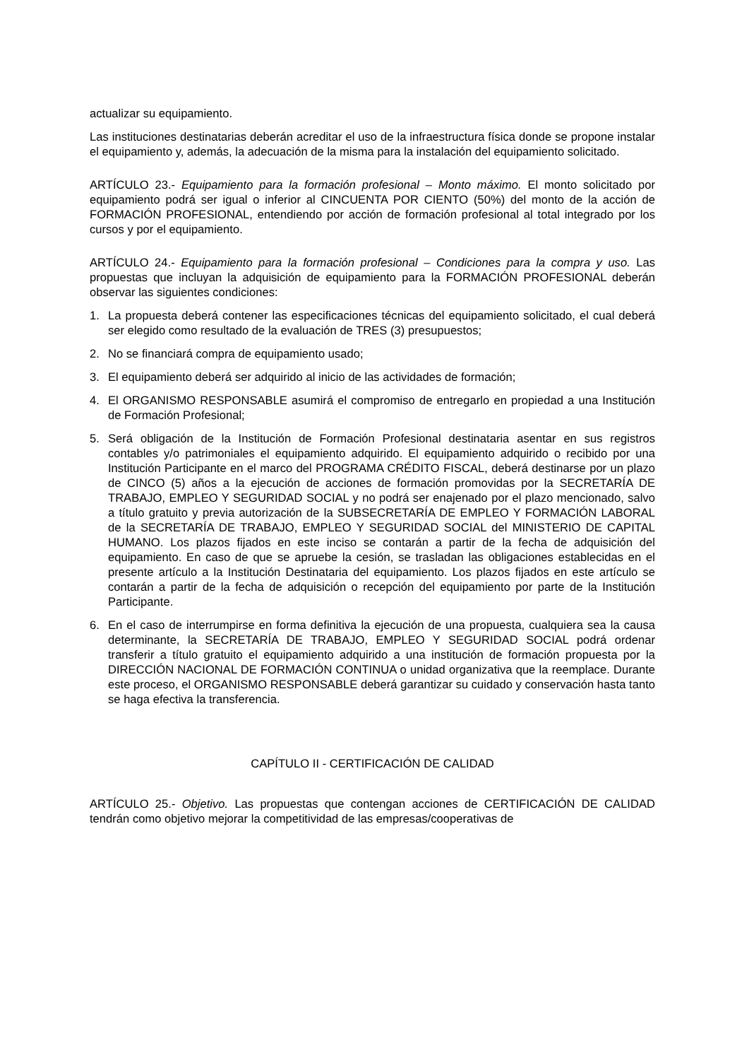actualizar su equipamiento.
Las instituciones destinatarias deberán acreditar el uso de la infraestructura física donde se propone instalar el equipamiento y, además, la adecuación de la misma para la instalación del equipamiento solicitado.
ARTÍCULO 23.- Equipamiento para la formación profesional – Monto máximo. El monto solicitado por equipamiento podrá ser igual o inferior al CINCUENTA POR CIENTO (50%) del monto de la acción de FORMACIÓN PROFESIONAL, entendiendo por acción de formación profesional al total integrado por los cursos y por el equipamiento.
ARTÍCULO 24.- Equipamiento para la formación profesional – Condiciones para la compra y uso. Las propuestas que incluyan la adquisición de equipamiento para la FORMACIÓN PROFESIONAL deberán observar las siguientes condiciones:
1. La propuesta deberá contener las especificaciones técnicas del equipamiento solicitado, el cual deberá ser elegido como resultado de la evaluación de TRES (3) presupuestos;
2. No se financiará compra de equipamiento usado;
3. El equipamiento deberá ser adquirido al inicio de las actividades de formación;
4. El ORGANISMO RESPONSABLE asumirá el compromiso de entregarlo en propiedad a una Institución de Formación Profesional;
5. Será obligación de la Institución de Formación Profesional destinataria asentar en sus registros contables y/o patrimoniales el equipamiento adquirido. El equipamiento adquirido o recibido por una Institución Participante en el marco del PROGRAMA CRÉDITO FISCAL, deberá destinarse por un plazo de CINCO (5) años a la ejecución de acciones de formación promovidas por la SECRETARÍA DE TRABAJO, EMPLEO Y SEGURIDAD SOCIAL y no podrá ser enajenado por el plazo mencionado, salvo a título gratuito y previa autorización de la SUBSECRETARÍA DE EMPLEO Y FORMACIÓN LABORAL de la SECRETARÍA DE TRABAJO, EMPLEO Y SEGURIDAD SOCIAL del MINISTERIO DE CAPITAL HUMANO. Los plazos fijados en este inciso se contarán a partir de la fecha de adquisición del equipamiento. En caso de que se apruebe la cesión, se trasladan las obligaciones establecidas en el presente artículo a la Institución Destinataria del equipamiento. Los plazos fijados en este artículo se contarán a partir de la fecha de adquisición o recepción del equipamiento por parte de la Institución Participante.
6. En el caso de interrumpirse en forma definitiva la ejecución de una propuesta, cualquiera sea la causa determinante, la SECRETARÍA DE TRABAJO, EMPLEO Y SEGURIDAD SOCIAL podrá ordenar transferir a título gratuito el equipamiento adquirido a una institución de formación propuesta por la DIRECCIÓN NACIONAL DE FORMACIÓN CONTINUA o unidad organizativa que la reemplace. Durante este proceso, el ORGANISMO RESPONSABLE deberá garantizar su cuidado y conservación hasta tanto se haga efectiva la transferencia.
CAPÍTULO II - CERTIFICACIÓN DE CALIDAD
ARTÍCULO 25.- Objetivo. Las propuestas que contengan acciones de CERTIFICACIÓN DE CALIDAD tendrán como objetivo mejorar la competitividad de las empresas/cooperativas de